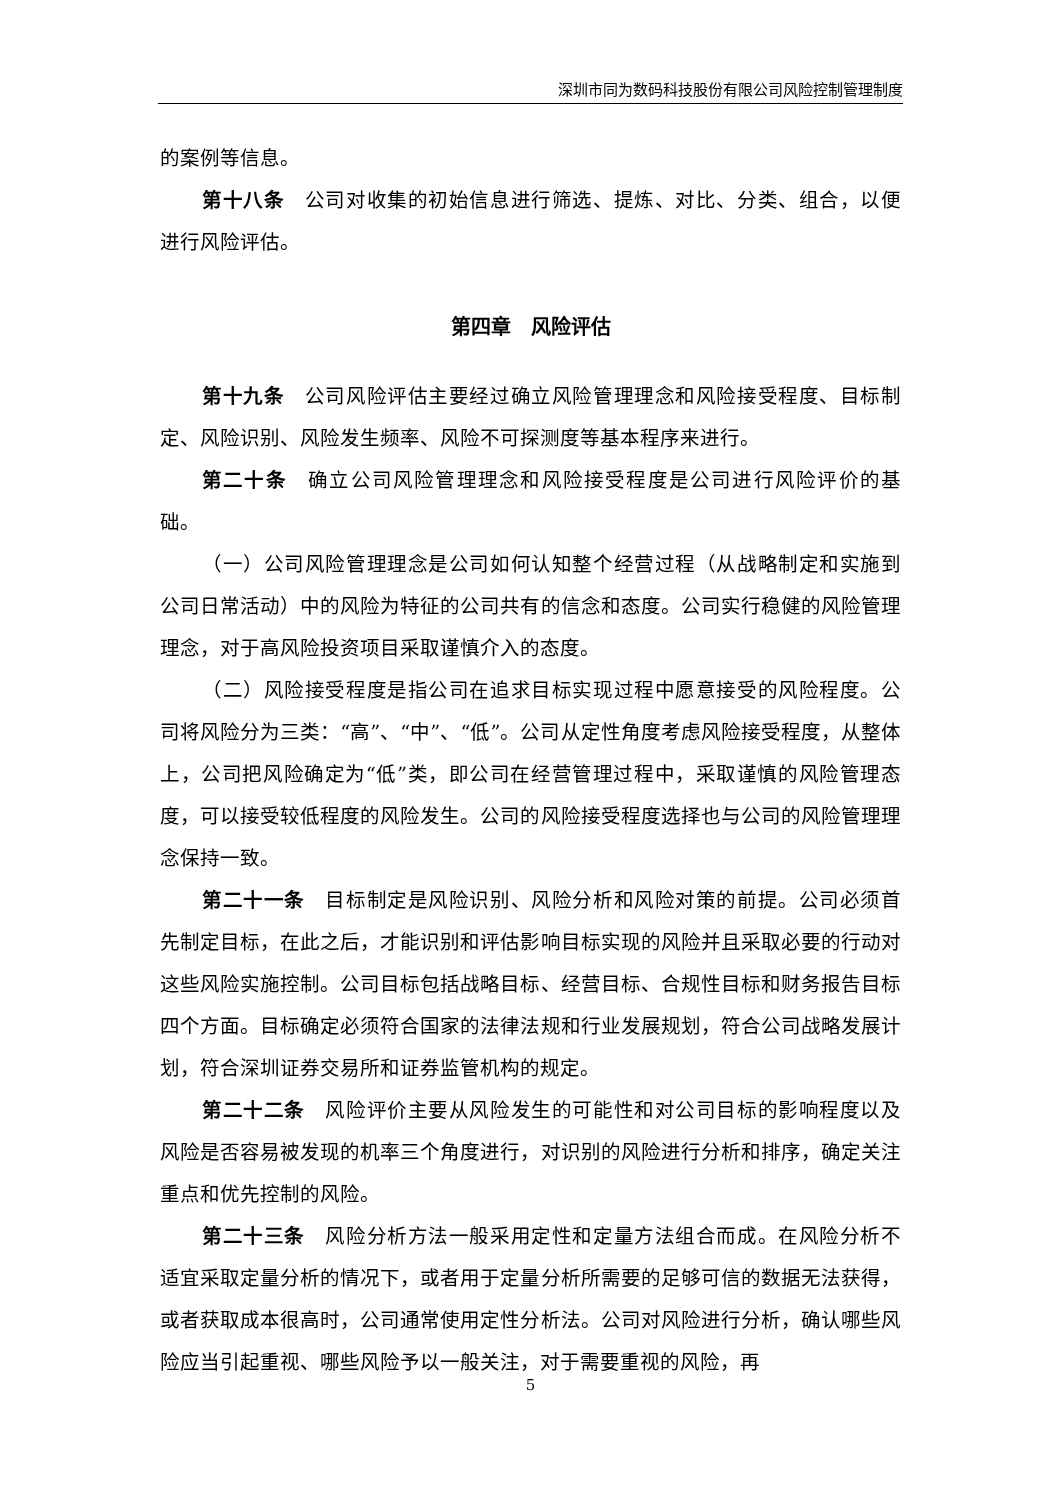深圳市同为数码科技股份有限公司风险控制管理制度
的案例等信息。
第十八条　公司对收集的初始信息进行筛选、提炼、对比、分类、组合，以便进行风险评估。
第四章　风险评估
第十九条　公司风险评估主要经过确立风险管理理念和风险接受程度、目标制定、风险识别、风险发生频率、风险不可探测度等基本程序来进行。
第二十条　确立公司风险管理理念和风险接受程度是公司进行风险评价的基础。
（一）公司风险管理理念是公司如何认知整个经营过程（从战略制定和实施到公司日常活动）中的风险为特征的公司共有的信念和态度。公司实行稳健的风险管理理念，对于高风险投资项目采取谨慎介入的态度。
（二）风险接受程度是指公司在追求目标实现过程中愿意接受的风险程度。公司将风险分为三类：“高”、“中”、“低”。公司从定性角度考虑风险接受程度，从整体上，公司把风险确定为“低”类，即公司在经营管理过程中，采取谨慎的风险管理态度，可以接受较低程度的风险发生。公司的风险接受程度选择也与公司的风险管理理念保持一致。
第二十一条　目标制定是风险识别、风险分析和风险对策的前提。公司必须首先制定目标，在此之后，才能识别和评估影响目标实现的风险并且采取必要的行动对这些风险实施控制。公司目标包括战略目标、经营目标、合规性目标和财务报告目标四个方面。目标确定必须符合国家的法律法规和行业发展规划，符合公司战略发展计划，符合深圳证券交易所和证券监管机构的规定。
第二十二条　风险评价主要从风险发生的可能性和对公司目标的影响程度以及风险是否容易被发现的机率三个角度进行，对识别的风险进行分析和排序，确定关注重点和优先控制的风险。
第二十三条　风险分析方法一般采用定性和定量方法组合而成。在风险分析不适宜采取定量分析的情况下，或者用于定量分析所需要的足够可信的数据无法获得，或者获取成本很高时，公司通常使用定性分析法。公司对风险进行分析，确认哪些风险应当引起重视、哪些风险予以一般关注，对于需要重视的风险，再
5